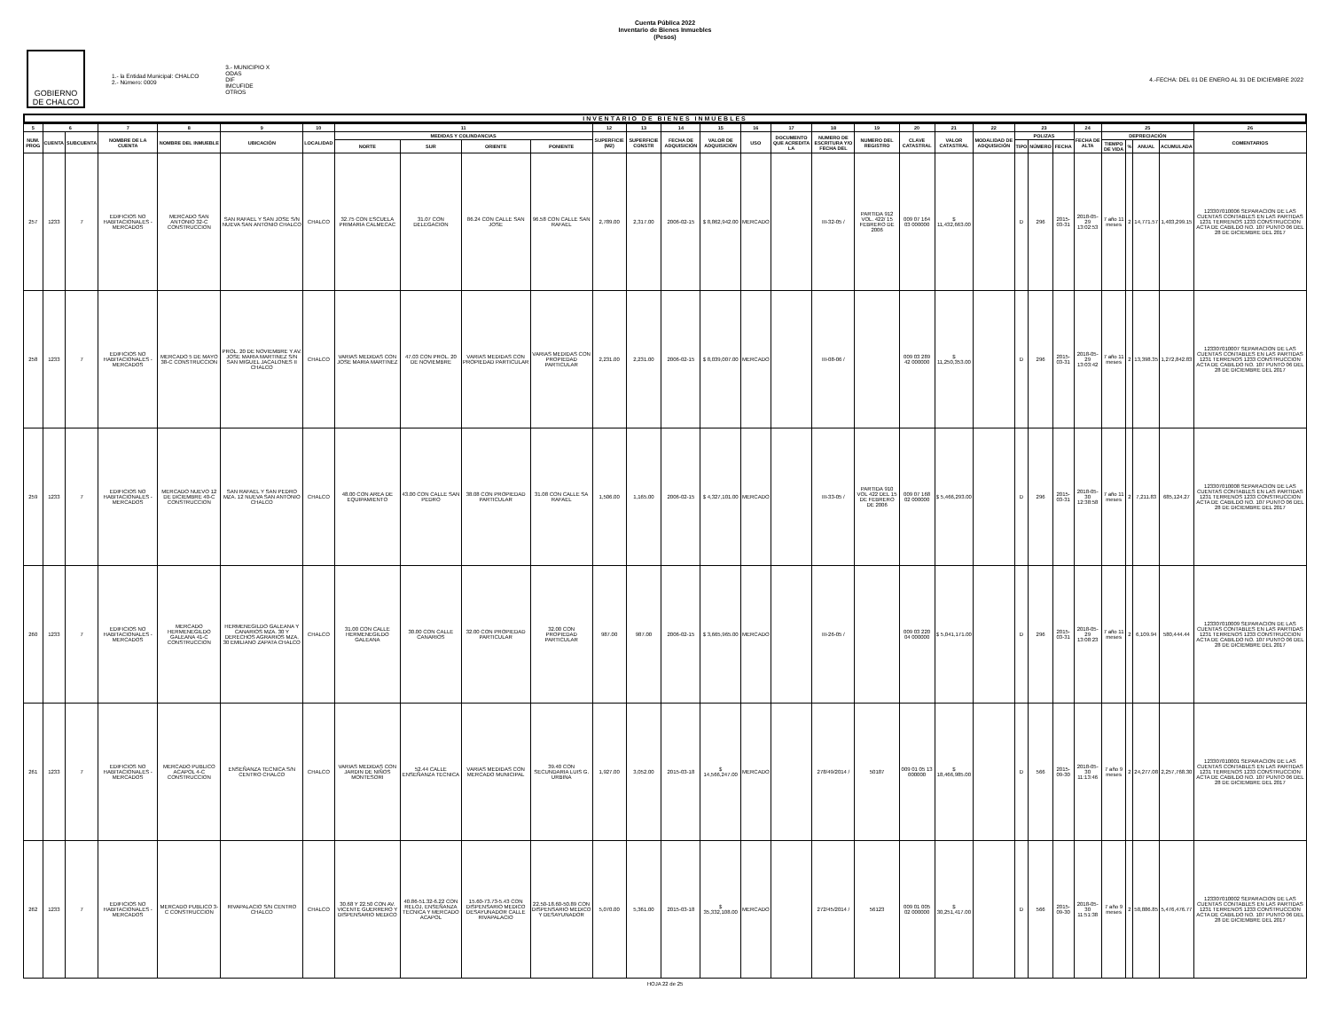Cuenta Pública 2022
Inventario de Bienes Inmuebles
(Pesos)
GOBIERNO DE CHALCO
1.- la Entidad Municipal: CHALCO
2.- Número: 0009
3.- MUNICIPIO X
ODAS
DIF
IMCUFIDE
OTROS
4.-FECHA: DEL 01 DE ENERO AL 31 DE DICIEMBRE 2022
INVENTARIO DE BIENES INMUEBLES
| 5 | 6 | | 7 | 8 | 9 | 10 | 11 | | | | 12 | 13 | 14 | 15 | 16 | 17 | 18 | 19 | 20 | 21 | 22 | 23 | | | 24 | 25 | | | | 26 |
| --- | --- | --- | --- | --- | --- | --- | --- | --- | --- | --- | --- | --- | --- | --- | --- | --- | --- | --- | --- | --- | --- | --- | --- | --- | --- | --- | --- | --- | --- | --- |
| NUM. PROG | CUENTA | SUBCUENTA | NOMBRE DE LA CUENTA | NOMBRE DEL INMUEBLE | UBICACIÓN | LOCALIDAD | MEDIDAS Y COLINDANCIAS | | | | SUPERFICIE (M2) | SUPERFICIE CONSTR | FECHA DE ADQUISICIÓN | VALOR DE ADQUISICIÓN | USO | DOCUMENTO QUE ACREDITA LA | NUMERO DE ESCRITURA Y/O FECHA DEL | NUMERO DEL REGISTRO | CLAVE CATASTRAL | VALOR CATASTRAL | MODALIDAD DE ADQUISICIÓN | POLIZAS | | | FECHA DE ALTA | DEPRECIACIÓN | | | | COMENTARIOS |
| | | | | | | | NORTE | SUR | ORIENTE | PONIENTE | | | | | | | | | | | | TIPO | NÚMERO | FECHA | | TIEMPO DE VIDA | % | ANUAL | ACUMULADA | |
| 257 | 1233 | 7 | EDIFICIOS NO HABITACIONALES - MERCADOS | MERCADO SAN ANTONIO 32-C CONSTRUCCION | SAN RAFAEL Y SAN JOSE S/N NUEVA SAN ANTONIO CHALCO | CHALCO | 32.75 CON ESCUELA PRIMARIA CALMECAC | 31.07 CON DELEGACION | 86.24 CON CALLE SAN JOSE | 96.58 CON CALLE SAN RAFAEL | 2,789.00 | 2,317.00 | 2006-02-15 | $ 8,862,942.00 | MERCADO | | III-32-05 / | PARTIDA 912 VOL. 422/ 15 FEBRERO DE 2006 | 009 07 164 03 000000 | $ 11,432,663.00 | | D | 296 | 2015-03-31 | 2018-05-29 13:02:53 | 7 año 11 meses | 2 | 14,771.57 | 1,403,299.15 | 123307010006 SEPARACION DE LAS CUENTAS CONTABLES EN LAS PARTIDAS 1231 TERRENOS 1233 CONSTRUCCION ACTA DE CABILDO NO. 107 PUNTO 06 DEL 28 DE DICIEMBRE DEL 2017 |
| 258 | 1233 | 7 | EDIFICIOS NO HABITACIONALES - MERCADOS | MERCADO 5 DE MAYO 38-C CONSTRUCCION | PROL. 20 DE NOVIEMBRE Y AV. JOSE MARIA MARTINEZ S/N SAN MIGUEL JACALONES II CHALCO | CHALCO | VARIAS MEDIDAS CON JOSE MARIA MARTINEZ | 47.03 CON PROL. 20 DE NOVIEMBRE | VARIAS MEDIDAS CON PROPIEDAD PARTICULAR | VARIAS MEDIDAS CON PROPIEDAD PARTICULAR | 2,231.00 | 2,231.00 | 2006-02-15 | $ 8,039,007.00 | MERCADO | | III-08-06 / | | 009 03 289 42 000000 | $ 11,250,353.00 | | D | 296 | 2015-03-31 | 2018-05-29 13:03:42 | 7 año 11 meses | 2 | 13,398.35 | 1,272,842.83 | 123307010007 SEPARACION DE LAS CUENTAS CONTABLES EN LAS PARTIDAS 1231 TERRENOS 1233 CONSTRUCCION ACTA DE CABILDO NO. 107 PUNTO 06 DEL 28 DE DICIEMBRE DEL 2017 |
| 259 | 1233 | 7 | EDIFICIOS NO HABITACIONALES - MERCADOS | MERCADO NUEVO 12 DE DICIEMBRE 40-C CONSTRUCCION | SAN RAFAEL Y SAN PEDRO MZA. 12 NUEVA SAN ANTONIO CHALCO | CHALCO | 48.00 CON AREA DE EQUIPAMIENTO | 43.00 CON CALLE SAN PEDRO | 38.08 CON PROPIEDAD PARTICULAR | 31.08 CON CALLE SA RAFAEL | 1,506.00 | 1,165.00 | 2006-02-15 | $ 4,327,101.00 | MERCADO | | III-33-05 / | PARTIDA 910 VOL 422 DEL 15 DE FEBRERO DE 2006 | 009 07 168 02 000000 | $ 5,466,293.00 | | D | 296 | 2015-03-31 | 2018-05-30 12:38:58 | 7 año 11 meses | 2 | 7,211.83 | 685,124.27 | 123307010008 SEPARACION DE LAS CUENTAS CONTABLES EN LAS PARTIDAS 1231 TERRENOS 1233 CONSTRUCCION ACTA DE CABILDO NO. 107 PUNTO 06 DEL 28 DE DICIEMBRE DEL 2017 |
| 260 | 1233 | 7 | EDIFICIOS NO HABITACIONALES - MERCADOS | MERCADO HERMENEGILDO GALEANA 41-C CONSTRUCCION | HERMENEGILDO GALEANA Y CANARIOS MZA. 30 Y DERECHOS AGRARIOS MZA. 30 EMILIANO ZAPATA CHALCO | CHALCO | 31.00 CON CALLE HERMENEGILDO GALEANA | 30.00 CON CALLE CANARIOS | 32.00 CON PROPIEDAD PARTICULAR | 32.00 CON PROPIEDAD PARTICULAR | 987.00 | 987.00 | 2006-02-15 | $ 3,665,965.00 | MERCADO | | III-26-05 / | | 009 03 220 04 000000 | $ 5,041,171.00 | | D | 296 | 2015-03-31 | 2018-05-29 13:08:23 | 7 año 11 meses | 2 | 6,109.94 | 580,444.44 | 123307010009 SEPARACION DE LAS CUENTAS CONTABLES EN LAS PARTIDAS 1231 TERRENOS 1233 CONSTRUCCION ACTA DE CABILDO NO. 107 PUNTO 06 DEL 28 DE DICIEMBRE DEL 2017 |
| 261 | 1233 | 7 | EDIFICIOS NO HABITACIONALES - MERCADOS | MERCADO PUBLICO ACAPOL 4-C CONSTRUCCION | ENSEÑANZA TECNICA S/N CENTRO CHALCO | CHALCO | VARIAS MEDIDAS CON JARDIN DE NIÑOS MONTESORI | 52.44 CALLE ENSEÑANZA TECNICA | VARIAS MEDIDAS CON MERCADO MUNICIPAL | 39.40 CON SECUNDARIA LUIS G. URBINA | 1,927.00 | 3,052.00 | 2015-03-18 | $ 14,566,247.00 | MERCADO | | 278/49/2014 / | 50187 | 009 01 05 13 000000 | $ 18,466,985.00 | | D | 566 | 2015-09-30 | 2018-05-30 11:13:46 | 7 año 9 meses | 2 | 24,277.08 | 2,257,768.30 | 123307010001 SEPARACION DE LAS CUENTAS CONTABLES EN LAS PARTIDAS 1231 TERRENOS 1233 CONSTRUCCION ACTA DE CABILDO NO. 107 PUNTO 06 DEL 28 DE DICIEMBRE DEL 2017 |
| 262 | 1233 | 7 | EDIFICIOS NO HABITACIONALES - MERCADOS | MERCADO PUBLICO 3-C CONSTRUCCION | RIVAPALACIO S/N CENTRO CHALCO | CHALCO | 30.68 Y 22.50 CON AV. VICENTE GUERRERO Y DISPENSARIO MEDICO | 40.86-51.32-6.22 CON RELOJ, ENSEÑANZA TECNICA Y MERCADO ACAPOL | 15.60-73.73-5.43 CON DISPENSARIO MEDICO DESAYUNADOR CALLE RIVAPALACIO | 22.50-18.60-50.89 CON DISPENSARIO MEDICO Y DESAYUNADOR | 5,070.00 | 5,361.00 | 2015-03-18 | $ 35,332,108.00 | MERCADO | | 272/45/2014 / | 56123 | 009 01 005 02 000000 | $ 30,251,417.00 | | D | 566 | 2015-09-30 | 2018-05-30 11:51:38 | 7 año 9 meses | 2 | 58,886.85 | 5,476,476.77 | 123307010002 SEPARACION DE LAS CUENTAS CONTABLES EN LAS PARTIDAS 1231 TERRENOS 1233 CONSTRUCCION ACTA DE CABILDO NO. 107 PUNTO 06 DEL 28 DE DICIEMBRE DEL 2017 |
HOJA 22 de 25